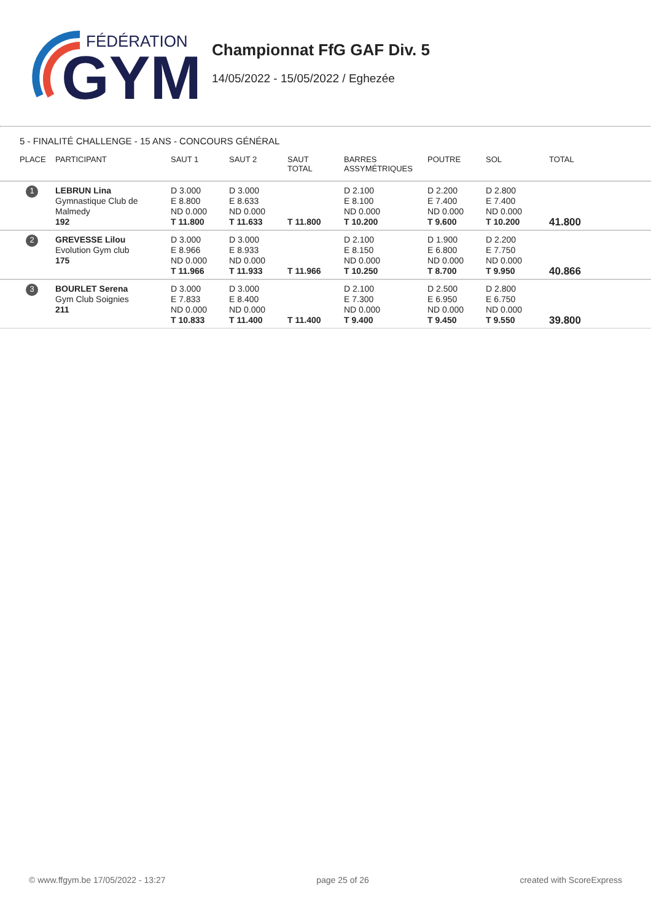FÉDÉRATION
GYM
Championnat FfG GAF Div. 5
14/05/2022 - 15/05/2022 / Eghezée
5 - FINALITÉ CHALLENGE - 15 ANS - CONCOURS GÉNÉRAL
| PLACE | PARTICIPANT | SAUT 1 | SAUT 2 | SAUT TOTAL | BARRES ASSYMÉTRIQUES | POUTRE | SOL | TOTAL |
| --- | --- | --- | --- | --- | --- | --- | --- | --- |
| 1 | LEBRUN Lina Gymnastique Club de Malmedy 192 | D 3.000 E 8.800 ND 0.000 T 11.800 | D 3.000 E 8.633 ND 0.000 T 11.633 | T 11.800 | D 2.100 E 8.100 ND 0.000 T 10.200 | D 2.200 E 7.400 ND 0.000 T 9.600 | D 2.800 E 7.400 ND 0.000 T 10.200 | 41.800 |
| 2 | GREVESSE Lilou Evolution Gym club 175 | D 3.000 E 8.966 ND 0.000 T 11.966 | D 3.000 E 8.933 ND 0.000 T 11.933 | T 11.966 | D 2.100 E 8.150 ND 0.000 T 10.250 | D 1.900 E 6.800 ND 0.000 T 8.700 | D 2.200 E 7.750 ND 0.000 T 9.950 | 40.866 |
| 3 | BOURLET Serena Gym Club Soignies 211 | D 3.000 E 7.833 ND 0.000 T 10.833 | D 3.000 E 8.400 ND 0.000 T 11.400 | T 11.400 | D 2.100 E 7.300 ND 0.000 T 9.400 | D 2.500 E 6.950 ND 0.000 T 9.450 | D 2.800 E 6.750 ND 0.000 T 9.550 | 39.800 |
© www.ffgym.be 17/05/2022 - 13:27 page 25 of 26 created with ScoreExpress